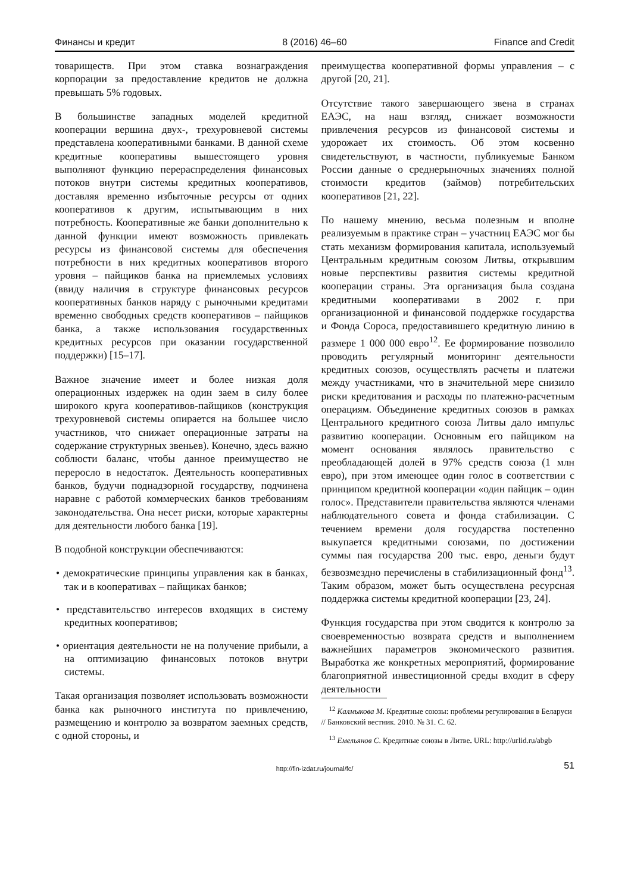Финансы и кредит 8 (2016) 46–60 Finance and Credit
товариществ. При этом ставка вознаграждения корпорации за предоставление кредитов не должна превышать 5% годовых.
В большинстве западных моделей кредитной кооперации вершина двух-, трехуровневой системы представлена кооперативными банками. В данной схеме кредитные кооперативы вышестоящего уровня выполняют функцию перераспределения финансовых потоков внутри системы кредитных кооперативов, доставляя временно избыточные ресурсы от одних кооперативов к другим, испытывающим в них потребность. Кооперативные же банки дополнительно к данной функции имеют возможность привлекать ресурсы из финансовой системы для обеспечения потребности в них кредитных кооперативов второго уровня – пайщиков банка на приемлемых условиях (ввиду наличия в структуре финансовых ресурсов кооперативных банков наряду с рыночными кредитами временно свободных средств кооперативов – пайщиков банка, а также использования государственных кредитных ресурсов при оказании государственной поддержки) [15–17].
Важное значение имеет и более низкая доля операционных издержек на один заем в силу более широкого круга кооперативов-пайщиков (конструкция трехуровневой системы опирается на большее число участников, что снижает операционные затраты на содержание структурных звеньев). Конечно, здесь важно соблюсти баланс, чтобы данное преимущество не переросло в недостаток. Деятельность кооперативных банков, будучи поднадзорной государству, подчинена наравне с работой коммерческих банков требованиям законодательства. Она несет риски, которые характерны для деятельности любого банка [19].
В подобной конструкции обеспечиваются:
• демократические принципы управления как в банках, так и в кооперативах – пайщиках банков;
• представительство интересов входящих в систему кредитных кооперативов;
• ориентация деятельности не на получение прибыли, а на оптимизацию финансовых потоков внутри системы.
Такая организация позволяет использовать возможности банка как рыночного института по привлечению, размещению и контролю за возвратом заемных средств, с одной стороны, и
преимущества кооперативной формы управления – с другой [20, 21].
Отсутствие такого завершающего звена в странах ЕАЭС, на наш взгляд, снижает возможности привлечения ресурсов из финансовой системы и удорожает их стоимость. Об этом косвенно свидетельствуют, в частности, публикуемые Банком России данные о среднерыночных значениях полной стоимости кредитов (займов) потребительских кооперативов [21, 22].
По нашему мнению, весьма полезным и вполне реализуемым в практике стран – участниц ЕАЭС мог бы стать механизм формирования капитала, используемый Центральным кредитным союзом Литвы, открывшим новые перспективы развития системы кредитной кооперации страны. Эта организация была создана кредитными кооперативами в 2002 г. при организационной и финансовой поддержке государства и Фонда Сороса, предоставившего кредитную линию в размере 1 000 000 евро<sup>12</sup>. Ее формирование позволило проводить регулярный мониторинг деятельности кредитных союзов, осуществлять расчеты и платежи между участниками, что в значительной мере снизило риски кредитования и расходы по платежно-расчетным операциям. Объединение кредитных союзов в рамках Центрального кредитного союза Литвы дало импульс развитию кооперации. Основным его пайщиком на момент основания являлось правительство с преобладающей долей в 97% средств союза (1 млн евро), при этом имеющее один голос в соответствии с принципом кредитной кооперации «один пайщик – один голос». Представители правительства являются членами наблюдательного совета и фонда стабилизации. С течением времени доля государства постепенно выкупается кредитными союзами, по достижении суммы пая государства 200 тыс. евро, деньги будут безвозмездно перечислены в стабилизационный фонд<sup>13</sup>. Таким образом, может быть осуществлена ресурсная поддержка системы кредитной кооперации [23, 24].
Функция государства при этом сводится к контролю за своевременностью возврата средств и выполнением важнейших параметров экономического развития. Выработка же конкретных мероприятий, формирование благоприятной инвестиционной среды входит в сферу деятельности
<sup>12</sup> Калмыкова М. Кредитные союзы: проблемы регулирования в Беларуси // Банковский вестник. 2010. № 31. С. 62.
<sup>13</sup> Емельянов С. Кредитные союзы в Литве. URL: http://urlid.ru/abgb
http://fin-izdat.ru/journal/fc/ 51